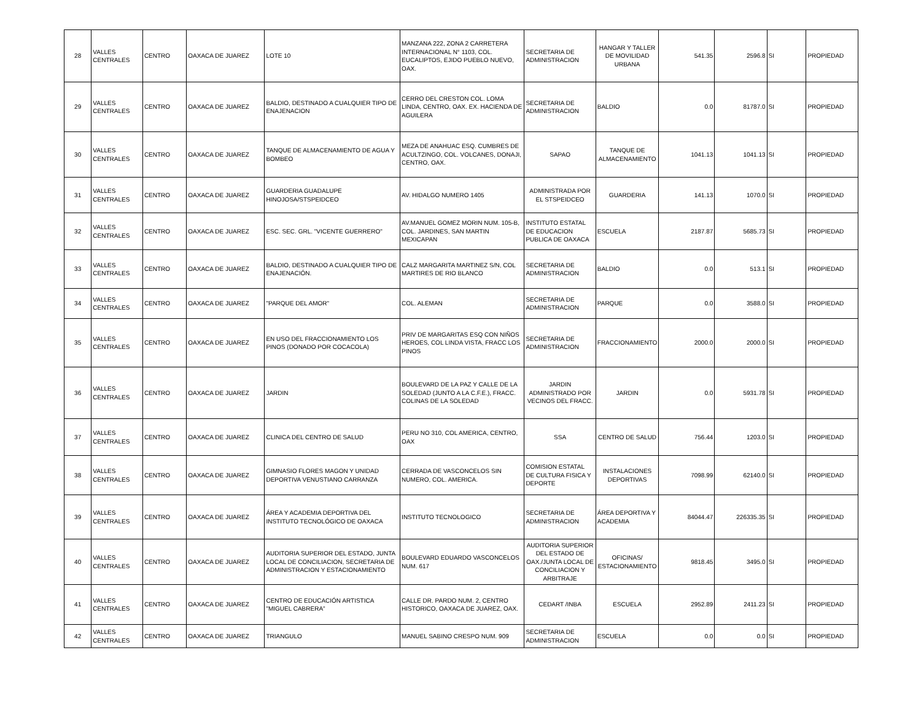| 28 | VALLES CENTRALES | CENTRO | OAXACA DE JUAREZ | LOTE 10 | MANZANA 222, ZONA 2 CARRETERA INTERNACIONAL N° 1103, COL. EUCALIPTOS, EJIDO PUEBLO NUEVO, OAX. | SECRETARIA DE ADMINISTRACION | HANGAR Y TALLER DE MOVILIDAD URBANA | 541.35 | 2596.8 | SI | PROPIEDAD |
| 29 | VALLES CENTRALES | CENTRO | OAXACA DE JUAREZ | BALDIO, DESTINADO A CUALQUIER TIPO DE ENAJENACION | CERRO DEL CRESTON COL. LOMA LINDA, CENTRO, OAX. EX. HACIENDA DE AGUILERA | SECRETARIA DE ADMINISTRACION | BALDIO | 0.0 | 81787.0 | SI | PROPIEDAD |
| 30 | VALLES CENTRALES | CENTRO | OAXACA DE JUAREZ | TANQUE DE ALMACENAMIENTO DE AGUA Y BOMBEO | MEZA DE ANAHUAC ESQ. CUMBRES DE ACULTZINGO, COL. VOLCANES, DONAJI, CENTRO, OAX. | SAPAO | TANQUE DE ALMACENAMIENTO | 1041.13 | 1041.13 | SI | PROPIEDAD |
| 31 | VALLES CENTRALES | CENTRO | OAXACA DE JUAREZ | GUARDERIA GUADALUPE HINOJOSA/STSPEIDCEO | AV. HIDALGO NUMERO 1405 | ADMINISTRADA POR EL STSPEIDCEO | GUARDERIA | 141.13 | 1070.0 | SI | PROPIEDAD |
| 32 | VALLES CENTRALES | CENTRO | OAXACA DE JUAREZ | ESC. SEC. GRL. "VICENTE GUERRERO" | AV.MANUEL GOMEZ MORIN NUM. 105-B, COL. JARDINES, SAN MARTIN MEXICAPAN | INSTITUTO ESTATAL DE EDUCACION PUBLICA DE OAXACA | ESCUELA | 2187.87 | 5685.73 | SI | PROPIEDAD |
| 33 | VALLES CENTRALES | CENTRO | OAXACA DE JUAREZ | BALDIO, DESTINADO A CUALQUIER TIPO DE ENAJENACIÓN. | CALZ MARGARITA MARTINEZ S/N, COL MARTIRES DE RIO BLANCO | SECRETARIA DE ADMINISTRACION | BALDIO | 0.0 | 513.1 | SI | PROPIEDAD |
| 34 | VALLES CENTRALES | CENTRO | OAXACA DE JUAREZ | "PARQUE DEL AMOR" | COL. ALEMAN | SECRETARIA DE ADMINISTRACION | PARQUE | 0.0 | 3588.0 | SI | PROPIEDAD |
| 35 | VALLES CENTRALES | CENTRO | OAXACA DE JUAREZ | EN USO DEL FRACCIONAMIENTO LOS PINOS (DONADO POR COCACOLA) | PRIV DE MARGARITAS ESQ CON NIÑOS HEROES, COL LINDA VISTA, FRACC LOS PINOS | SECRETARIA DE ADMINISTRACION | FRACCIONAMIENTO | 2000.0 | 2000.0 | SI | PROPIEDAD |
| 36 | VALLES CENTRALES | CENTRO | OAXACA DE JUAREZ | JARDIN | BOULEVARD DE LA PAZ Y CALLE DE LA SOLEDAD (JUNTO A LA C.F.E.), FRACC. COLINAS DE LA SOLEDAD | JARDIN ADMINISTRADO POR VECINOS DEL FRACC. | JARDIN | 0.0 | 5931.78 | SI | PROPIEDAD |
| 37 | VALLES CENTRALES | CENTRO | OAXACA DE JUAREZ | CLINICA DEL CENTRO DE SALUD | PERU NO 310, COL AMERICA, CENTRO, OAX | SSA | CENTRO DE SALUD | 756.44 | 1203.0 | SI | PROPIEDAD |
| 38 | VALLES CENTRALES | CENTRO | OAXACA DE JUAREZ | GIMNASIO FLORES MAGON Y UNIDAD DEPORTIVA VENUSTIANO CARRANZA | CERRADA DE VASCONCELOS SIN NUMERO, COL. AMERICA. | COMISION ESTATAL DE CULTURA FISICA Y DEPORTE | INSTALACIONES DEPORTIVAS | 7098.99 | 62140.0 | SI | PROPIEDAD |
| 39 | VALLES CENTRALES | CENTRO | OAXACA DE JUAREZ | ÁREA Y ACADEMIA DEPORTIVA DEL INSTITUTO TECNOLÓGICO DE OAXACA | INSTITUTO TECNOLOGICO | SECRETARIA DE ADMINISTRACION | ÁREA DEPORTIVA Y ACADEMIA | 84044.47 | 226335.35 | SI | PROPIEDAD |
| 40 | VALLES CENTRALES | CENTRO | OAXACA DE JUAREZ | AUDITORIA SUPERIOR DEL ESTADO, JUNTA LOCAL DE CONCILIACION, SECRETARIA DE ADMINISTRACION Y ESTACIONAMIENTO | BOULEVARD EDUARDO VASCONCELOS NUM. 617 | AUDITORIA SUPERIOR DEL ESTADO DE OAX./JUNTA LOCAL DE CONCILIACION Y ARBITRAJE | OFICINAS/ ESTACIONAMIENTO | 9818.45 | 3495.0 | SI | PROPIEDAD |
| 41 | VALLES CENTRALES | CENTRO | OAXACA DE JUAREZ | CENTRO DE EDUCACIÓN ARTISTICA "MIGUEL CABRERA" | CALLE DR. PARDO NUM. 2, CENTRO HISTORICO, OAXACA DE JUAREZ, OAX. | CEDART /INBA | ESCUELA | 2952.89 | 2411.23 | SI | PROPIEDAD |
| 42 | VALLES CENTRALES | CENTRO | OAXACA DE JUAREZ | TRIANGULO | MANUEL SABINO CRESPO NUM. 909 | SECRETARIA DE ADMINISTRACION | ESCUELA | 0.0 | 0.0 | SI | PROPIEDAD |